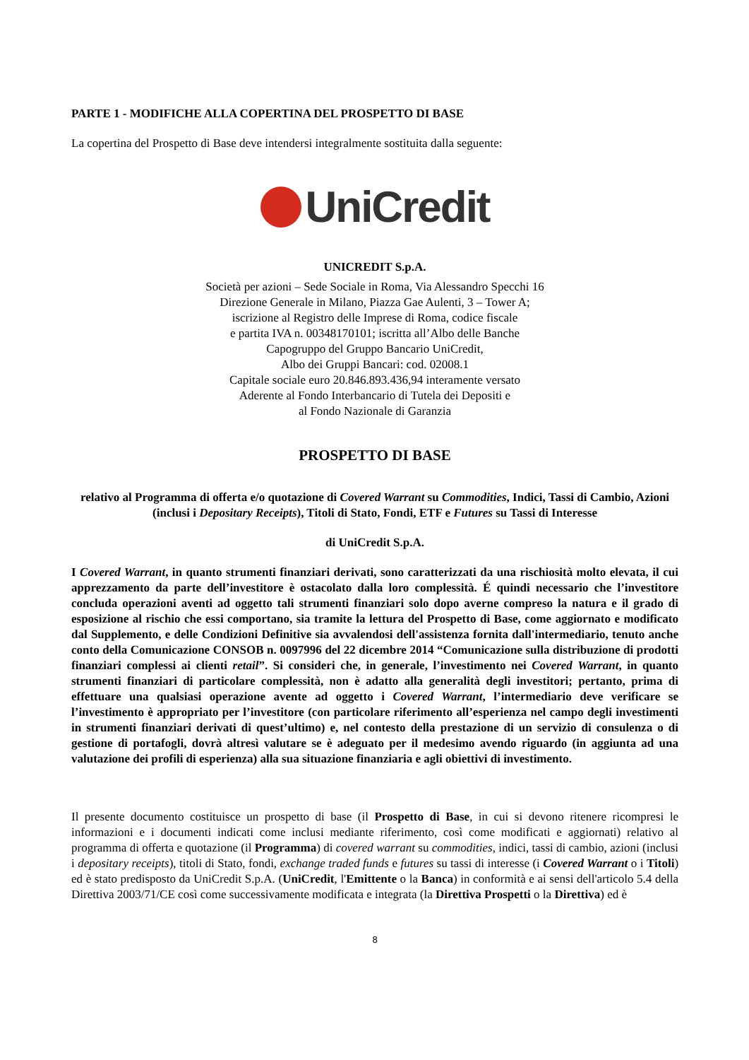PARTE 1 - MODIFICHE ALLA COPERTINA DEL PROSPETTO DI BASE
La copertina del Prospetto di Base deve intendersi integralmente sostituita dalla seguente:
UniCredit
UNICREDIT S.p.A.
Società per azioni – Sede Sociale in Roma, Via Alessandro Specchi 16
Direzione Generale in Milano, Piazza Gae Aulenti, 3 – Tower A;
iscrizione al Registro delle Imprese di Roma, codice fiscale
e partita IVA n. 00348170101; iscritta all’Albo delle Banche
Capogruppo del Gruppo Bancario UniCredit,
Albo dei Gruppi Bancari: cod. 02008.1
Capitale sociale euro 20.846.893.436,94 interamente versato
Aderente al Fondo Interbancario di Tutela dei Depositi e
al Fondo Nazionale di Garanzia
PROSPETTO DI BASE
relativo al Programma di offerta e/o quotazione di Covered Warrant su Commodities, Indici, Tassi di Cambio, Azioni (inclusi i Depositary Receipts), Titoli di Stato, Fondi, ETF e Futures su Tassi di Interesse
di UniCredit S.p.A.
I Covered Warrant, in quanto strumenti finanziari derivati, sono caratterizzati da una rischiosità molto elevata, il cui apprezzamento da parte dell’investitore è ostacolato dalla loro complessità. É quindi necessario che l’investitore concluda operazioni aventi ad oggetto tali strumenti finanziari solo dopo averne compreso la natura e il grado di esposizione al rischio che essi comportano, sia tramite la lettura del Prospetto di Base, come aggiornato e modificato dal Supplemento, e delle Condizioni Definitive sia avvalendosi dell'assistenza fornita dall'intermediario, tenuto anche conto della Comunicazione CONSOB n. 0097996 del 22 dicembre 2014 “Comunicazione sulla distribuzione di prodotti finanziari complessi ai clienti retail”. Si consideri che, in generale, l’investimento nei Covered Warrant, in quanto strumenti finanziari di particolare complessità, non è adatto alla generalità degli investitori; pertanto, prima di effettuare una qualsiasi operazione avente ad oggetto i Covered Warrant, l’intermediario deve verificare se l’investimento è appropriato per l’investitore (con particolare riferimento all’esperienza nel campo degli investimenti in strumenti finanziari derivati di quest’ultimo) e, nel contesto della prestazione di un servizio di consulenza o di gestione di portafogli, dovrà altresì valutare se è adeguato per il medesimo avendo riguardo (in aggiunta ad una valutazione dei profili di esperienza) alla sua situazione finanziaria e agli obiettivi di investimento.
Il presente documento costituisce un prospetto di base (il Prospetto di Base, in cui si devono ritenere ricompresi le informazioni e i documenti indicati come inclusi mediante riferimento, così come modificati e aggiornati) relativo al programma di offerta e quotazione (il Programma) di covered warrant su commodities, indici, tassi di cambio, azioni (inclusi i depositary receipts), titoli di Stato, fondi, exchange traded funds e futures su tassi di interesse (i Covered Warrant o i Titoli) ed è stato predisposto da UniCredit S.p.A. (UniCredit, l'Emittente o la Banca) in conformità e ai sensi dell'articolo 5.4 della Direttiva 2003/71/CE così come successivamente modificata e integrata (la Direttiva Prospetti o la Direttiva) ed è
8